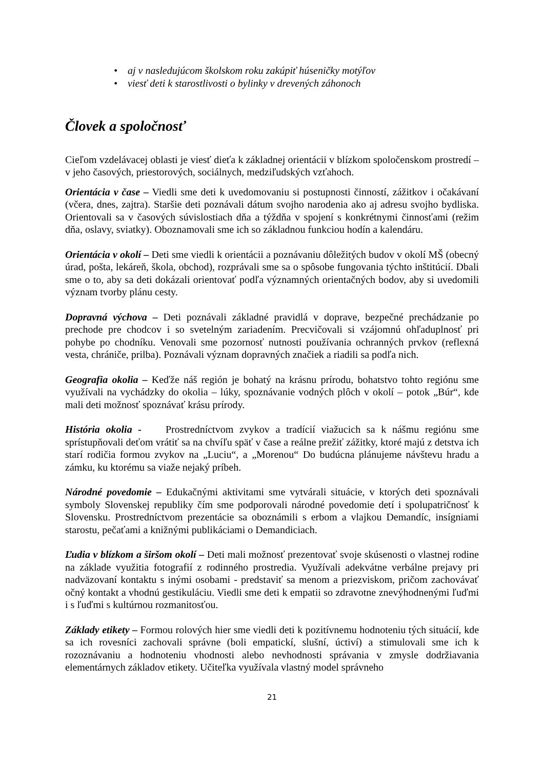• aj v nasledujúcom školskom roku zakúpiť húseničky motýľov
• viesť deti k starostlivosti o bylinky v drevených záhonoch
Človek a spoločnosť
Cieľom vzdelávacej oblasti je viesť dieťa k základnej orientácii v blízkom spoločenskom prostredí – v jeho časových, priestorových, sociálnych, medziľudských vzťahoch.
Orientácia v čase – Viedli sme deti k uvedomovaniu si postupnosti činností, zážitkov i očakávaní (včera, dnes, zajtra). Staršie deti poznávali dátum svojho narodenia ako aj adresu svojho bydliska. Orientovali sa v časových súvislostiach dňa a týždňa v spojení s konkrétnymi činnosťami (režim dňa, oslavy, sviatky). Oboznamovali sme ich so základnou funkciou hodín a kalendáru.
Orientácia v okolí – Deti sme viedli k orientácii a poznávaniu dôležitých budov v okolí MŠ (obecný úrad, pošta, lekáreň, škola, obchod), rozprávali sme sa o spôsobe fungovania týchto inštitúcií. Dbali sme o to, aby sa deti dokázali orientovať podľa významných orientačných bodov, aby si uvedomili význam tvorby plánu cesty.
Dopravná výchova – Deti poznávali základné pravidlá v doprave, bezpečné prechádzanie po prechode pre chodcov i so svetelným zariadením. Precvičovali si vzájomnú ohľaduplnosť pri pohybe po chodníku. Venovali sme pozornosť nutnosti používania ochranných prvkov (reflexná vesta, chrániče, prilba). Poznávali význam dopravných značiek a riadili sa podľa nich.
Geografia okolia – Keďže náš región je bohatý na krásnu prírodu, bohatstvo tohto regiónu sme využívali na vychádzky do okolia – lúky, spoznávanie vodných plôch v okolí – potok „Búr“, kde mali deti možnosť spoznávať krásu prírody.
História okolia - Prostredníctvom zvykov a tradícií viažucich sa k nášmu regiónu sme sprístupňovali deťom vrátiť sa na chvíľu späť v čase a reálne prežiť zážitky, ktoré majú z detstva ich starí rodičia formou zvykov na „Luciu“, a „Morenou“ Do budúcna plánujeme návštevu hradu a zámku, ku ktorému sa viaže nejaký príbeh.
Národné povedomie – Edukačnými aktivitami sme vytvárali situácie, v ktorých deti spoznávali symboly Slovenskej republiky čím sme podporovali národné povedomie detí i spolupatričnosť k Slovensku. Prostredníctvom prezentácie sa oboznámili s erbom a vlajkou Demandíc, insígniami starostu, pečaťami a knižnými publikáciami o Demandiciach.
Ľudia v blízkom a širšom okolí – Deti mali možnosť prezentovať svoje skúsenosti o vlastnej rodine na základe využitia fotografií z rodinného prostredia. Využívali adekvátne verbálne prejavy pri nadväzovaní kontaktu s inými osobami - predstaviť sa menom a priezviskom, pričom zachovávať očný kontakt a vhodnú gestikuláciu. Viedli sme deti k empatii so zdravotne znevýhodnenými ľuďmi i s ľuďmi s kultúrnou rozmanitosťou.
Základy etikety – Formou rolových hier sme viedli deti k pozitívnemu hodnoteniu tých situácií, kde sa ich rovesníci zachovali správne (boli empatickí, slušní, úctiví) a stimulovali sme ich k rozoznávaniu a hodnoteniu vhodnosti alebo nevhodnosti správania v zmysle dodržiavania elementárnych základov etikety. Učiteľka využívala vlastný model správneho
21